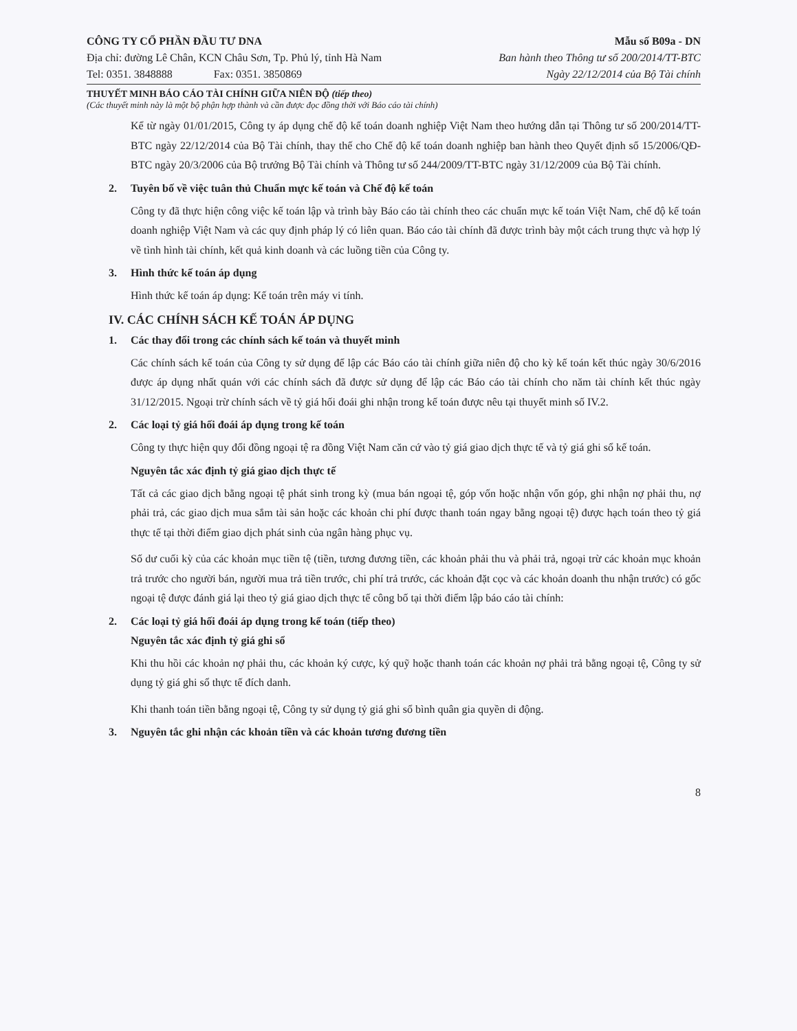CÔNG TY CỔ PHẦN ĐẦU TƯ DNA
Địa chỉ: đường Lê Chân, KCN Châu Sơn, Tp. Phủ lý, tỉnh Hà Nam
Tel: 0351. 3848888 Fax: 0351. 3850869
Mẫu số B09a - DN
Ban hành theo Thông tư số 200/2014/TT-BTC
Ngày 22/12/2014 của Bộ Tài chính
THUYẾT MINH BÁO CÁO TÀI CHÍNH GIỮA NIÊN ĐỘ (tiếp theo)
(Các thuyết minh này là một bộ phận hợp thành và cần được đọc đồng thời với Báo cáo tài chính)
Kể từ ngày 01/01/2015, Công ty áp dụng chế độ kế toán doanh nghiệp Việt Nam theo hướng dẫn tại Thông tư số 200/2014/TT-BTC ngày 22/12/2014 của Bộ Tài chính, thay thế cho Chế độ kế toán doanh nghiệp ban hành theo Quyết định số 15/2006/QĐ-BTC ngày 20/3/2006 của Bộ trưởng Bộ Tài chính và Thông tư số 244/2009/TT-BTC ngày 31/12/2009 của Bộ Tài chính.
2. Tuyên bố về việc tuân thủ Chuẩn mực kế toán và Chế độ kế toán
Công ty đã thực hiện công việc kế toán lập và trình bày Báo cáo tài chính theo các chuẩn mực kế toán Việt Nam, chế độ kế toán doanh nghiệp Việt Nam và các quy định pháp lý có liên quan. Báo cáo tài chính đã được trình bày một cách trung thực và hợp lý về tình hình tài chính, kết quả kinh doanh và các luồng tiền của Công ty.
3. Hình thức kế toán áp dụng
Hình thức kế toán áp dụng: Kế toán trên máy vi tính.
IV. CÁC CHÍNH SÁCH KẾ TOÁN ÁP DỤNG
1. Các thay đổi trong các chính sách kế toán và thuyết minh
Các chính sách kế toán của Công ty sử dụng để lập các Báo cáo tài chính giữa niên độ cho kỳ kế toán kết thúc ngày 30/6/2016 được áp dụng nhất quán với các chính sách đã được sử dụng để lập các Báo cáo tài chính cho năm tài chính kết thúc ngày 31/12/2015. Ngoại trừ chính sách về tỷ giá hối đoái ghi nhận trong kế toán được nêu tại thuyết minh số IV.2.
2. Các loại tỷ giá hối đoái áp dụng trong kế toán
Công ty thực hiện quy đổi đồng ngoại tệ ra đồng Việt Nam căn cứ vào tỷ giá giao dịch thực tế và tỷ giá ghi sổ kế toán.
Nguyên tắc xác định tỷ giá giao dịch thực tế
Tất cả các giao dịch bằng ngoại tệ phát sinh trong kỳ (mua bán ngoại tệ, góp vốn hoặc nhận vốn góp, ghi nhận nợ phải thu, nợ phải trả, các giao dịch mua sắm tài sản hoặc các khoản chi phí được thanh toán ngay bằng ngoại tệ) được hạch toán theo tỷ giá thực tế tại thời điểm giao dịch phát sinh của ngân hàng phục vụ.
Số dư cuối kỳ của các khoản mục tiền tệ (tiền, tương đương tiền, các khoản phải thu và phải trả, ngoại trừ các khoản mục khoản trả trước cho người bán, người mua trả tiền trước, chi phí trả trước, các khoản đặt cọc và các khoản doanh thu nhận trước) có gốc ngoại tệ được đánh giá lại theo tỷ giá giao dịch thực tế công bố tại thời điểm lập báo cáo tài chính:
2. Các loại tỷ giá hối đoái áp dụng trong kế toán (tiếp theo)
Nguyên tắc xác định tỷ giá ghi sổ
Khi thu hồi các khoản nợ phải thu, các khoản ký cược, ký quỹ hoặc thanh toán các khoản nợ phải trả bằng ngoại tệ, Công ty sử dụng tỷ giá ghi sổ thực tế đích danh.
Khi thanh toán tiền bằng ngoại tệ, Công ty sử dụng tỷ giá ghi sổ bình quân gia quyền di động.
3. Nguyên tắc ghi nhận các khoản tiền và các khoản tương đương tiền
8